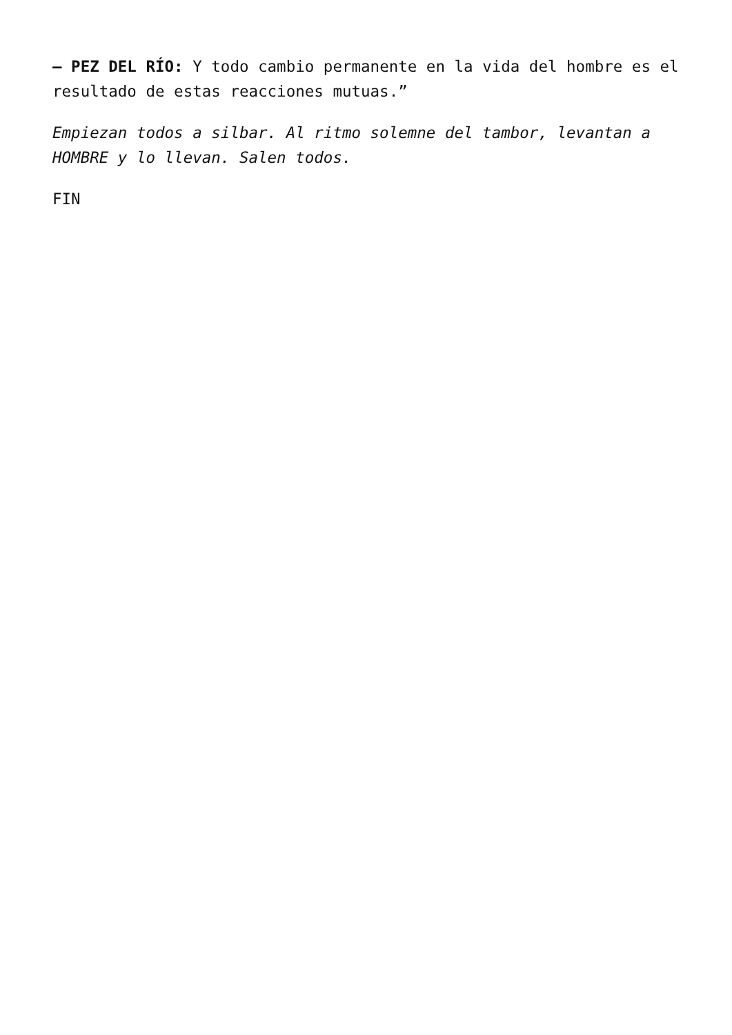— PEZ DEL RÍO: Y todo cambio permanente en la vida del hombre es el resultado de estas reacciones mutuas.”
Empiezan todos a silbar. Al ritmo solemne del tambor, levantan a HOMBRE y lo llevan. Salen todos.
FIN